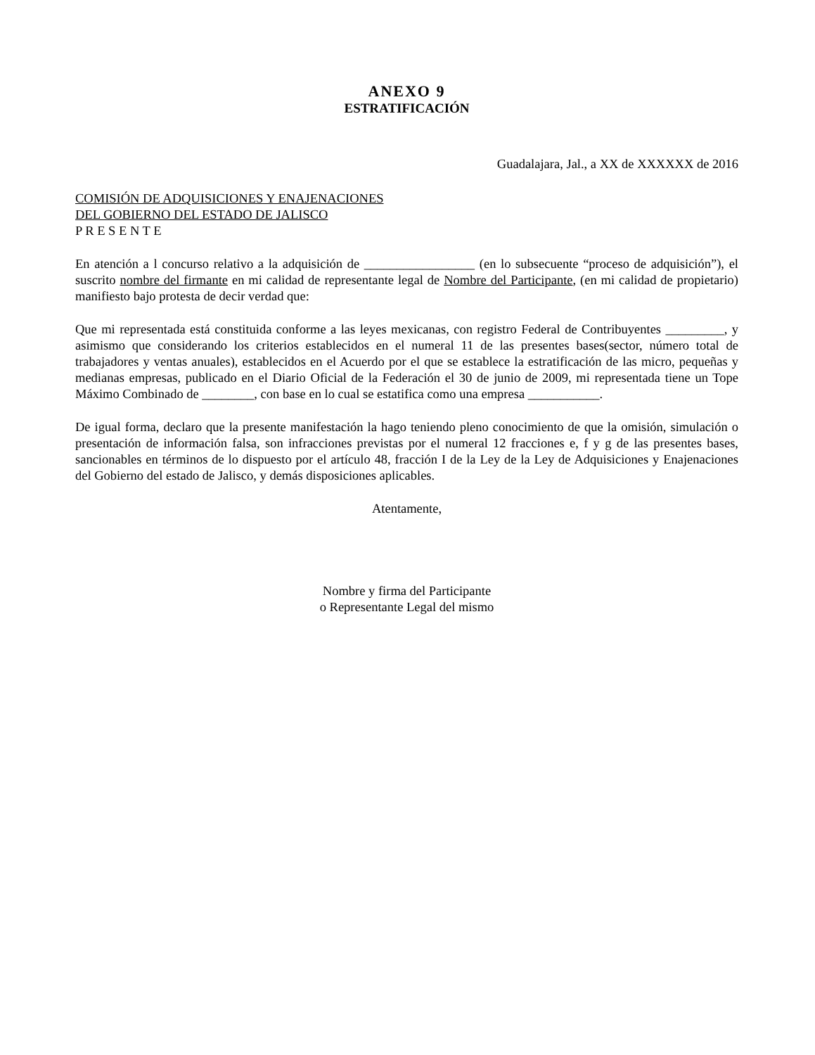ANEXO 9
ESTRATIFICACIÓN
Guadalajara, Jal., a XX de XXXXXX de 2016
COMISIÓN DE ADQUISICIONES Y ENAJENACIONES
DEL GOBIERNO DEL ESTADO DE JALISCO
P R E S E N T E
En atención a l concurso relativo a la adquisición de _________________ (en lo subsecuente “proceso de adquisición”), el suscrito nombre del firmante en mi calidad de representante legal de Nombre del Participante, (en mi calidad de propietario) manifiesto bajo protesta de decir verdad que:
Que mi representada está constituida conforme a las leyes mexicanas, con registro Federal de Contribuyentes _________, y asimismo que considerando los criterios establecidos en el numeral 11 de las presentes bases(sector, número total de trabajadores y ventas anuales), establecidos en el Acuerdo por el que se establece la estratificación de las micro, pequeñas y medianas empresas, publicado en el Diario Oficial de la Federación el 30 de junio de 2009, mi representada tiene un Tope Máximo Combinado de ________, con base en lo cual se estatifica como una empresa ___________.
De igual forma, declaro que la presente manifestación la hago teniendo pleno conocimiento de que la omisión, simulación o presentación de información falsa, son infracciones previstas por el numeral 12 fracciones e, f y g de las presentes bases, sancionables en términos de lo dispuesto por el artículo 48, fracción I de la Ley de la Ley de Adquisiciones y Enajenaciones del Gobierno del estado de Jalisco, y demás disposiciones aplicables.
Atentamente,
Nombre y firma del Participante
o Representante Legal del mismo